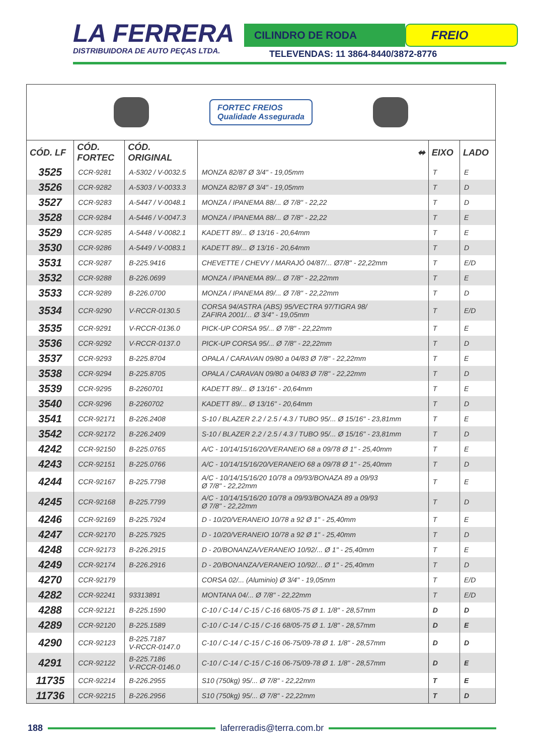LA FERRERA
DISTRIBUIDORA DE AUTO PEÇAS LTDA.
CILINDRO DE RODA
FREIO
TELEVENDAS: 11 3864-8440/3872-8776
FORTEC FREIOS
Qualidade Assegurada
| CÓD. LF | CÓD. FORTEC | CÓD. ORIGINAL | ⬌ | EIXO | LADO |
| --- | --- | --- | --- | --- | --- |
| 3525 | CCR-9281 | A-5302 / V-0032.5 | MONZA 82/87 Ø 3/4" - 19,05mm | T | E |
| 3526 | CCR-9282 | A-5303 / V-0033.3 | MONZA 82/87 Ø 3/4" - 19,05mm | T | D |
| 3527 | CCR-9283 | A-5447 / V-0048.1 | MONZA / IPANEMA 88/... Ø 7/8" - 22,22 | T | D |
| 3528 | CCR-9284 | A-5446 / V-0047.3 | MONZA / IPANEMA 88/... Ø 7/8" - 22,22 | T | E |
| 3529 | CCR-9285 | A-5448 / V-0082.1 | KADETT 89/... Ø 13/16 - 20,64mm | T | E |
| 3530 | CCR-9286 | A-5449 / V-0083.1 | KADETT 89/... Ø 13/16 - 20,64mm | T | D |
| 3531 | CCR-9287 | B-225.9416 | CHEVETTE / CHEVY / MARAJÓ 04/87/... Ø7/8" - 22,22mm | T | E/D |
| 3532 | CCR-9288 | B-226.0699 | MONZA / IPANEMA 89/... Ø 7/8" - 22,22mm | T | E |
| 3533 | CCR-9289 | B-226.0700 | MONZA / IPANEMA 89/... Ø 7/8" - 22,22mm | T | D |
| 3534 | CCR-9290 | V-RCCR-0130.5 | CORSA 94/ASTRA (ABS) 95/VECTRA 97/TIGRA 98/ ZAFIRA 2001/... Ø 3/4" - 19,05mm | T | E/D |
| 3535 | CCR-9291 | V-RCCR-0136.0 | PICK-UP CORSA 95/... Ø 7/8" - 22,22mm | T | E |
| 3536 | CCR-9292 | V-RCCR-0137.0 | PICK-UP CORSA 95/... Ø 7/8" - 22,22mm | T | D |
| 3537 | CCR-9293 | B-225.8704 | OPALA / CARAVAN 09/80 a 04/83 Ø 7/8" - 22,22mm | T | E |
| 3538 | CCR-9294 | B-225.8705 | OPALA / CARAVAN 09/80 a 04/83 Ø 7/8" - 22,22mm | T | D |
| 3539 | CCR-9295 | B-2260701 | KADETT 89/... Ø 13/16" - 20,64mm | T | E |
| 3540 | CCR-9296 | B-2260702 | KADETT 89/... Ø 13/16" - 20,64mm | T | D |
| 3541 | CCR-92171 | B-226.2408 | S-10 / BLAZER 2.2 / 2.5 / 4.3 / TUBO 95/... Ø 15/16" - 23,81mm | T | E |
| 3542 | CCR-92172 | B-226.2409 | S-10 / BLAZER 2.2 / 2.5 / 4.3 / TUBO 95/... Ø 15/16" - 23,81mm | T | D |
| 4242 | CCR-92150 | B-225.0765 | A/C - 10/14/15/16/20/VERANEIO 68 a 09/78 Ø 1" - 25,40mm | T | E |
| 4243 | CCR-92151 | B-225.0766 | A/C - 10/14/15/16/20/VERANEIO 68 a 09/78 Ø 1" - 25,40mm | T | D |
| 4244 | CCR-92167 | B-225.7798 | A/C - 10/14/15/16/20 10/78 a 09/93/BONAZA 89 a 09/93 Ø 7/8" - 22,22mm | T | E |
| 4245 | CCR-92168 | B-225.7799 | A/C - 10/14/15/16/20 10/78 a 09/93/BONAZA 89 a 09/93 Ø 7/8" - 22,22mm | T | D |
| 4246 | CCR-92169 | B-225.7924 | D - 10/20/VERANEIO 10/78 a 92 Ø 1" - 25,40mm | T | E |
| 4247 | CCR-92170 | B-225.7925 | D - 10/20/VERANEIO 10/78 a 92 Ø 1" - 25,40mm | T | D |
| 4248 | CCR-92173 | B-226.2915 | D - 20/BONANZA/VERANEIO 10/92/... Ø 1" - 25,40mm | T | E |
| 4249 | CCR-92174 | B-226.2916 | D - 20/BONANZA/VERANEIO 10/92/... Ø 1" - 25,40mm | T | D |
| 4270 | CCR-92179 | | CORSA 02/... (Aluminio) Ø 3/4" - 19,05mm | T | E/D |
| 4282 | CCR-92241 | 93313891 | MONTANA 04/... Ø 7/8" - 22,22mm | T | E/D |
| 4288 | CCR-92121 | B-225.1590 | C-10 / C-14 / C-15 / C-16 68/05-75 Ø 1. 1/8" - 28,57mm | D | D |
| 4289 | CCR-92120 | B-225.1589 | C-10 / C-14 / C-15 / C-16 68/05-75 Ø 1. 1/8" - 28,57mm | D | E |
| 4290 | CCR-92123 | B-225.7187 V-RCCR-0147.0 | C-10 / C-14 / C-15 / C-16 06-75/09-78 Ø 1. 1/8" - 28,57mm | D | D |
| 4291 | CCR-92122 | B-225.7186 V-RCCR-0146.0 | C-10 / C-14 / C-15 / C-16 06-75/09-78 Ø 1. 1/8" - 28,57mm | D | E |
| 11735 | CCR-92214 | B-226.2955 | S10 (750kg) 95/... Ø 7/8" - 22,22mm | T | E |
| 11736 | CCR-92215 | B-226.2956 | S10 (750kg) 95/... Ø 7/8" - 22,22mm | T | D |
188 laferreradis@terra.com.br